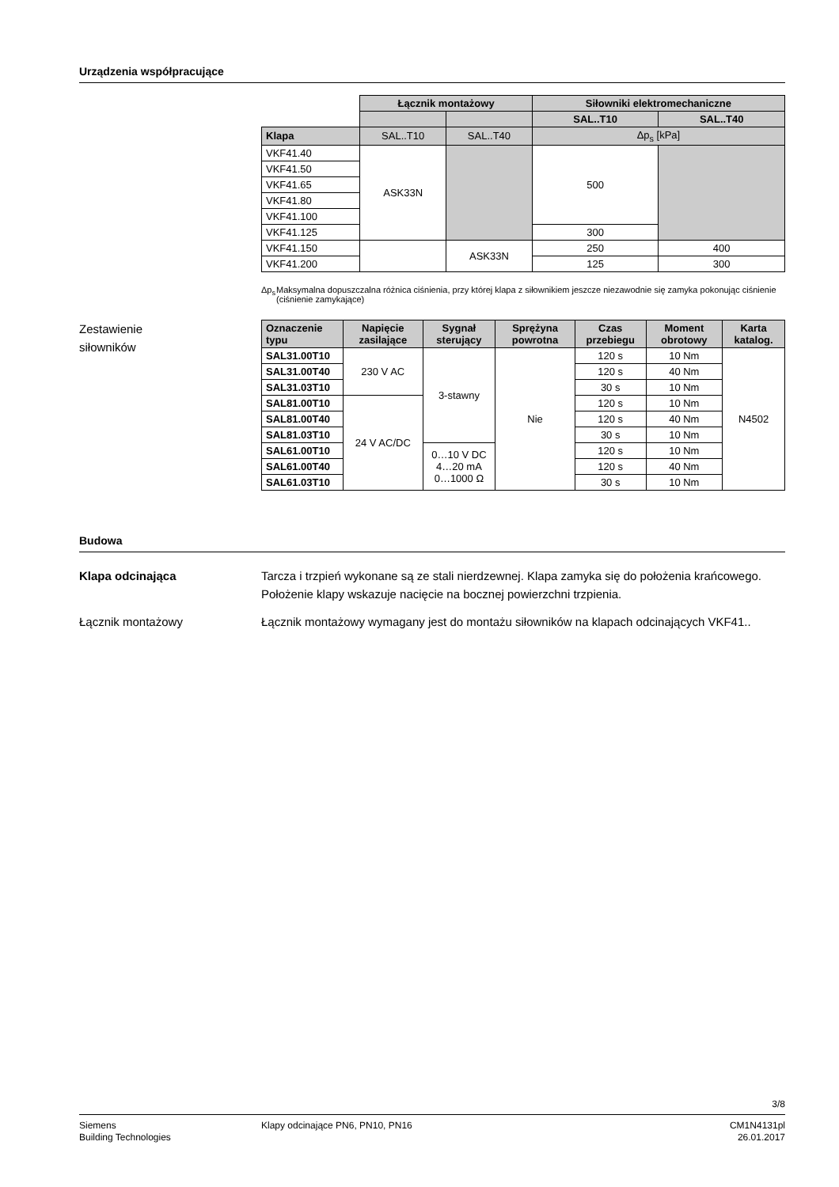Urządzenia współpracujące
| | Łącznik montażowy | | Siłowniki elektromechaniczne | |
| --- | --- | --- | --- | --- |
| | | | SAL..T10 | SAL..T40 |
| Klapa | SAL..T10 | SAL..T40 | Δp<sub>s</sub> [kPa] | |
| VKF41.40 | ASK33N | | 500 | |
| VKF41.50 | | | | |
| VKF41.65 | | | | |
| VKF41.80 | | | | |
| VKF41.100 | | | | |
| VKF41.125 | | | 300 | |
| VKF41.150 | | ASK33N | 250 | 400 |
| VKF41.200 | | | 125 | 300 |
Δp<sub>s</sub> Maksymalna dopuszczalna różnica ciśnienia, przy której klapa z siłownikiem jeszcze niezawodnie się zamyka pokonując ciśnienie (ciśnienie zamykające)
Zestawienie
siłowników
| Oznaczenie typu | Napięcie zasilające | Sygnał sterujący | Sprężyna powrotna | Czas przebiegu | Moment obrotowy | Karta katalog. |
| --- | --- | --- | --- | --- | --- | --- |
| SAL31.00T10 | 230 V AC | 3-stawny | Nie | 120 s | 10 Nm | N4502 |
| SAL31.00T40 | | | | 120 s | 40 Nm | |
| SAL31.03T10 | | | | 30 s | 10 Nm | |
| SAL81.00T10 | 24 V AC/DC | | | 120 s | 10 Nm | |
| SAL81.00T40 | | | | 120 s | 40 Nm | |
| SAL81.03T10 | | | | 30 s | 10 Nm | |
| SAL61.00T10 | | 0…10 V DC 4…20 mA 0…1000 Ω | | 120 s | 10 Nm | |
| SAL61.00T40 | | | | 120 s | 40 Nm | |
| SAL61.03T10 | | | | 30 s | 10 Nm | |
Budowa
Klapa odcinająca Tarcza i trzpień wykonane są ze stali nierdzewnej. Klapa zamyka się do położenia krańcowego. Położenie klapy wskazuje nacięcie na bocznej powierzchni trzpienia.
Łącznik montażowy Łącznik montażowy wymagany jest do montażu siłowników na klapach odcinających VKF41..
3/8
Siemens
Building Technologies
Klapy odcinające PN6, PN10, PN16
CM1N4131pl
26.01.2017